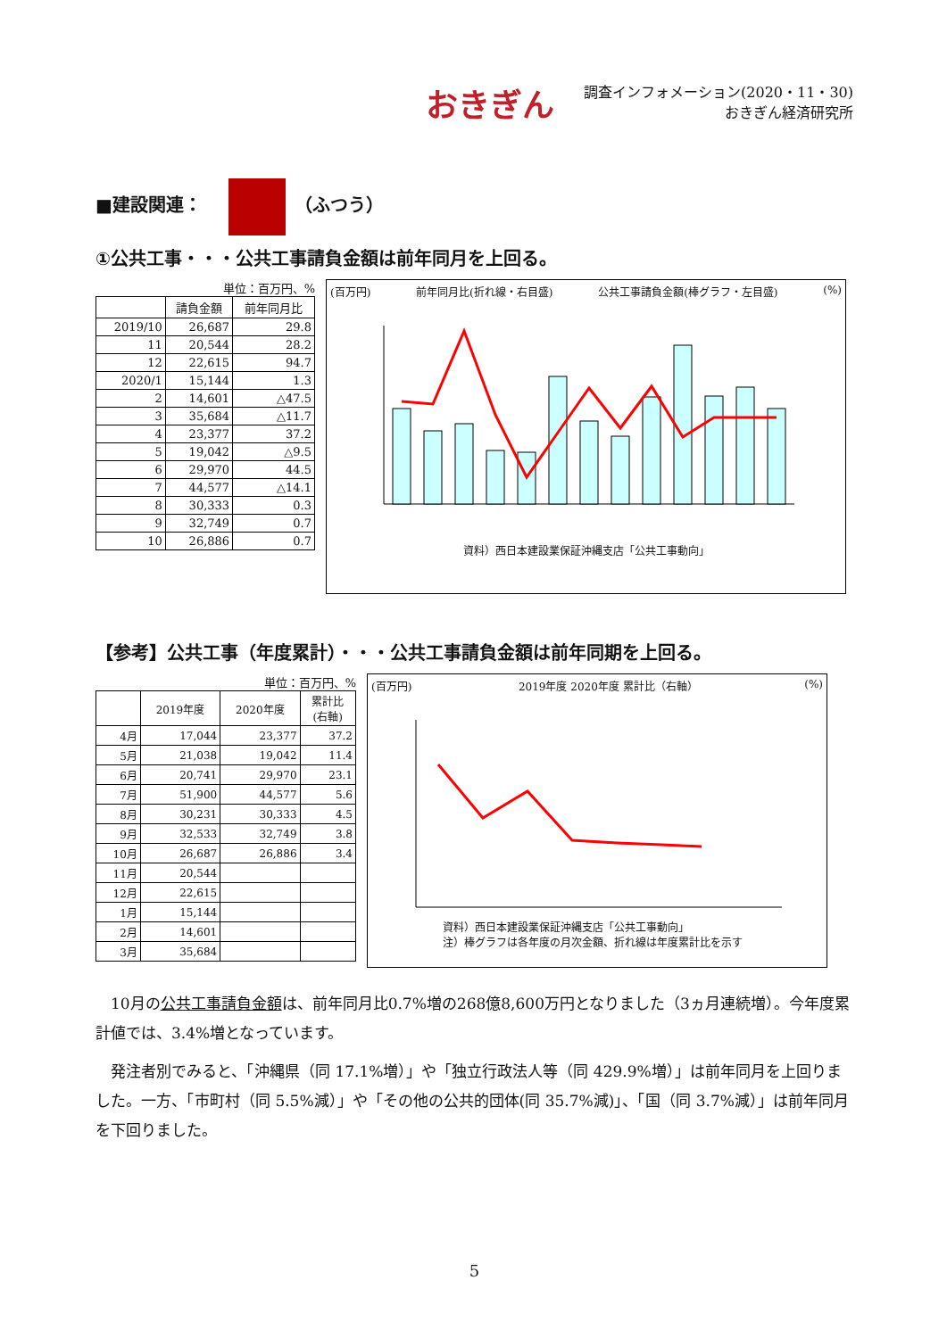おきぎん
調査インフォメーション(2020・11・30)
おきぎん経済研究所
■建設関連： （ふつう）
①公共工事・・・公共工事請負金額は前年同月を上回る。
単位：百万円、%
| | 請負金額 | 前年同月比 |
| --- | --- | --- |
| 2019/10 | 26,687 | 29.8 |
| 11 | 20,544 | 28.2 |
| 12 | 22,615 | 94.7 |
| 2020/1 | 15,144 | 1.3 |
| 2 | 14,601 | △47.5 |
| 3 | 35,684 | △11.7 |
| 4 | 23,377 | 37.2 |
| 5 | 19,042 | △9.5 |
| 6 | 29,970 | 44.5 |
| 7 | 44,577 | △14.1 |
| 8 | 30,333 | 0.3 |
| 9 | 32,749 | 0.7 |
| 10 | 26,886 | 0.7 |
(百万円) 前年同月比(折れ線・右目盛) 公共工事請負金額(棒グラフ・左目盛) (%)
資料）西日本建設業保証沖縄支店「公共工事動向」
【参考】公共工事（年度累計）・・・公共工事請負金額は前年同期を上回る。
単位：百万円、%
| | 2019年度 | 2020年度 | 累計比 (右軸) |
| --- | --- | --- | --- |
| 4月 | 17,044 | 23,377 | 37.2 |
| 5月 | 21,038 | 19,042 | 11.4 |
| 6月 | 20,741 | 29,970 | 23.1 |
| 7月 | 51,900 | 44,577 | 5.6 |
| 8月 | 30,231 | 30,333 | 4.5 |
| 9月 | 32,533 | 32,749 | 3.8 |
| 10月 | 26,687 | 26,886 | 3.4 |
| 11月 | 20,544 | | |
| 12月 | 22,615 | | |
| 1月 | 15,144 | | |
| 2月 | 14,601 | | |
| 3月 | 35,684 | | |
(百万円) 2019年度 2020年度 累計比（右軸） (%)
資料）西日本建設業保証沖縄支店「公共工事動向」
注）棒グラフは各年度の月次金額、折れ線は年度累計比を示す
10月の公共工事請負金額は、前年同月比0.7%増の268億8,600万円となりました（3ヵ月連続増）。今年度累計値では、3.4%増となっています。
発注者別でみると、「沖縄県（同 17.1%増）」や「独立行政法人等（同 429.9%増）」は前年同月を上回りました。一方、「市町村（同 5.5%減）」や「その他の公共的団体(同 35.7%減)」、「国（同 3.7%減）」は前年同月を下回りました。
5